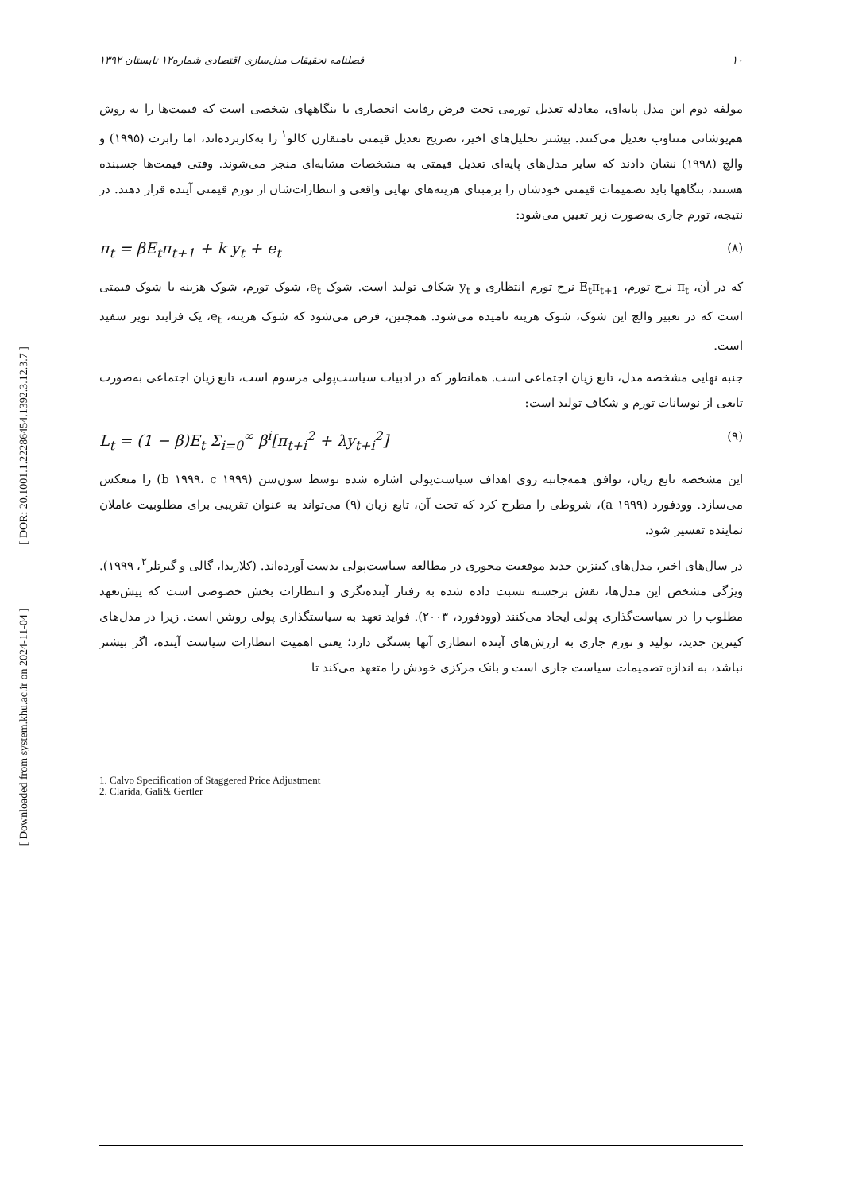[ DOR: 20.1001.1.22286454.1392.3.12.3.7 ]
[ Downloaded from system.khu.ac.ir on 2024-11-04 ]
۱۰ فصلنامه تحقیقات مدل‌سازی اقتصادی شماره۱۲ تابستان ۱۳۹۲
مولفه دوم این مدل پایه‌ای، معادله تعدیل تورمی تحت فرض رقابت انحصاری با بنگاههای شخصی است که قیمت‌ها را به روش هم‌پوشانی متناوب تعدیل می‌کنند. بیشتر تحلیل‌های اخیر، تصریح تعدیل قیمتی نامتقارن کالو<sup>۱</sup> را به‌کاربرده‌اند، اما رابرت (۱۹۹۵) و والچ (۱۹۹۸) نشان دادند که سایر مدل‌های پایه‌ای تعدیل قیمتی به مشخصات مشابه‌ای منجر می‌شوند. وقتی قیمت‌ها چسبنده هستند، بنگاهها باید تصمیمات قیمتی خودشان را برمبنای هزینه‌های نهایی واقعی و انتظارات‌شان از تورم قیمتی آینده قرار دهند. در نتیجه، تورم جاری به‌صورت زیر تعیین می‌شود:
π<sub>t</sub> = βE<sub>t</sub>π<sub>t+1</sub> + k y<sub>t</sub> + e<sub>t</sub> (۸)
که در آن، π<sub>t</sub> نرخ تورم، E<sub>t</sub>π<sub>t+1</sub> نرخ تورم انتظاری و y<sub>t</sub> شکاف تولید است. شوک e<sub>t</sub>، شوک تورم، شوک هزینه یا شوک قیمتی است که در تعبیر والچ این شوک، شوک هزینه نامیده می‌شود. همچنین، فرض می‌شود که شوک هزینه، e<sub>t</sub>، یک فرایند نویز سفید است.
جنبه نهایی مشخصه مدل، تابع زیان اجتماعی است. همانطور که در ادبیات سیاست‌پولی مرسوم است، تابع زیان اجتماعی به‌صورت تابعی از نوسانات تورم و شکاف تولید است:
L<sub>t</sub> = (1 − β)E<sub>t</sub> Σ<sub>i=0</sub><sup>∞</sup> β<sup>i</sup>[π<sub>t+i</sub><sup>2</sup> + λy<sub>t+i</sub><sup>2</sup>] (۹)
این مشخصه تابع زیان، توافق همه‌جانبه روی اهداف سیاست‌پولی اشاره شده توسط سون‌سن (b ۱۹۹۹، c ۱۹۹۹) را منعکس می‌سازد. وودفورد (a ۱۹۹۹)، شروطی را مطرح کرد که تحت آن، تابع زیان (۹) می‌تواند به عنوان تقریبی برای مطلوبیت عاملان نماینده تفسیر شود.
در سال‌های اخیر، مدل‌های کینزین جدید موقعیت محوری در مطالعه سیاست‌پولی بدست آورده‌اند. (کلاریدا، گالی و گیرتلر<sup>۲</sup>، ۱۹۹۹). ویژگی مشخص این مدل‌ها، نقش برجسته نسبت داده شده به رفتار آینده‌نگری و انتظارات بخش خصوصی است که پیش‌تعهد مطلوب را در سیاست‌گذاری پولی ایجاد می‌کنند (وودفورد، ۲۰۰۳). فواید تعهد به سیاستگذاری پولی روشن است. زیرا در مدل‌های کینزین جدید، تولید و تورم جاری به ارزش‌های آینده انتظاری آنها بستگی دارد؛ یعنی اهمیت انتظارات سیاست آینده، اگر بیشتر نباشد، به اندازه تصمیمات سیاست جاری است و بانک مرکزی خودش را متعهد می‌کند تا
1. Calvo Specification of Staggered Price Adjustment
2. Clarida, Gali& Gertler